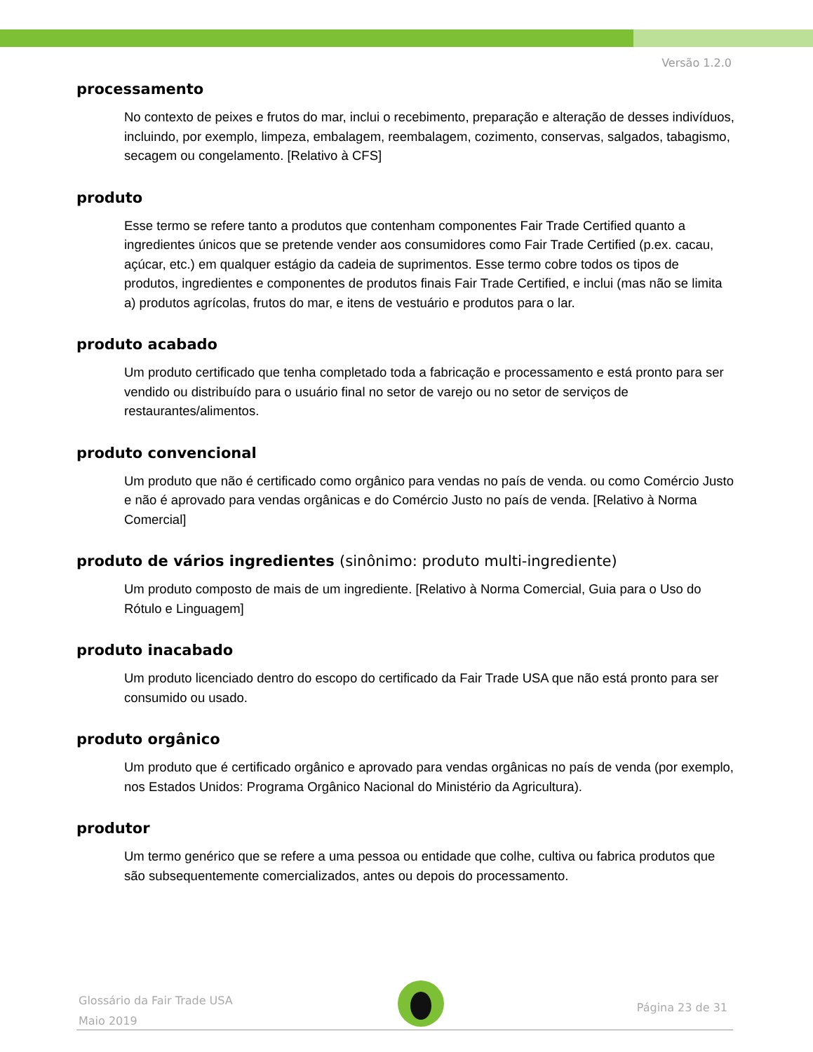Versão 1.2.0
processamento
No contexto de peixes e frutos do mar, inclui o recebimento, preparação e alteração de desses indivíduos, incluindo, por exemplo, limpeza, embalagem, reembalagem, cozimento, conservas, salgados, tabagismo, secagem ou congelamento. [Relativo à CFS]
produto
Esse termo se refere tanto a produtos que contenham componentes Fair Trade Certified quanto a ingredientes únicos que se pretende vender aos consumidores como Fair Trade Certified (p.ex. cacau, açúcar, etc.) em qualquer estágio da cadeia de suprimentos. Esse termo cobre todos os tipos de produtos, ingredientes e componentes de produtos finais Fair Trade Certified, e inclui (mas não se limita a) produtos agrícolas, frutos do mar, e itens de vestuário e produtos para o lar.
produto acabado
Um produto certificado que tenha completado toda a fabricação e processamento e está pronto para ser vendido ou distribuído para o usuário final no setor de varejo ou no setor de serviços de restaurantes/alimentos.
produto convencional
Um produto que não é certificado como orgânico para vendas no país de venda. ou como Comércio Justo e não é aprovado para vendas orgânicas e do Comércio Justo no país de venda. [Relativo à Norma Comercial]
produto de vários ingredientes (sinônimo: produto multi-ingrediente)
Um produto composto de mais de um ingrediente. [Relativo à Norma Comercial, Guia para o Uso do Rótulo e Linguagem]
produto inacabado
Um produto licenciado dentro do escopo do certificado da Fair Trade USA que não está pronto para ser consumido ou usado.
produto orgânico
Um produto que é certificado orgânico e aprovado para vendas orgânicas no país de venda (por exemplo, nos Estados Unidos: Programa Orgânico Nacional do Ministério da Agricultura).
produtor
Um termo genérico que se refere a uma pessoa ou entidade que colhe, cultiva ou fabrica produtos que são subsequentemente comercializados, antes ou depois do processamento.
Glossário da Fair Trade USA
Maio 2019
Página 23 de 31